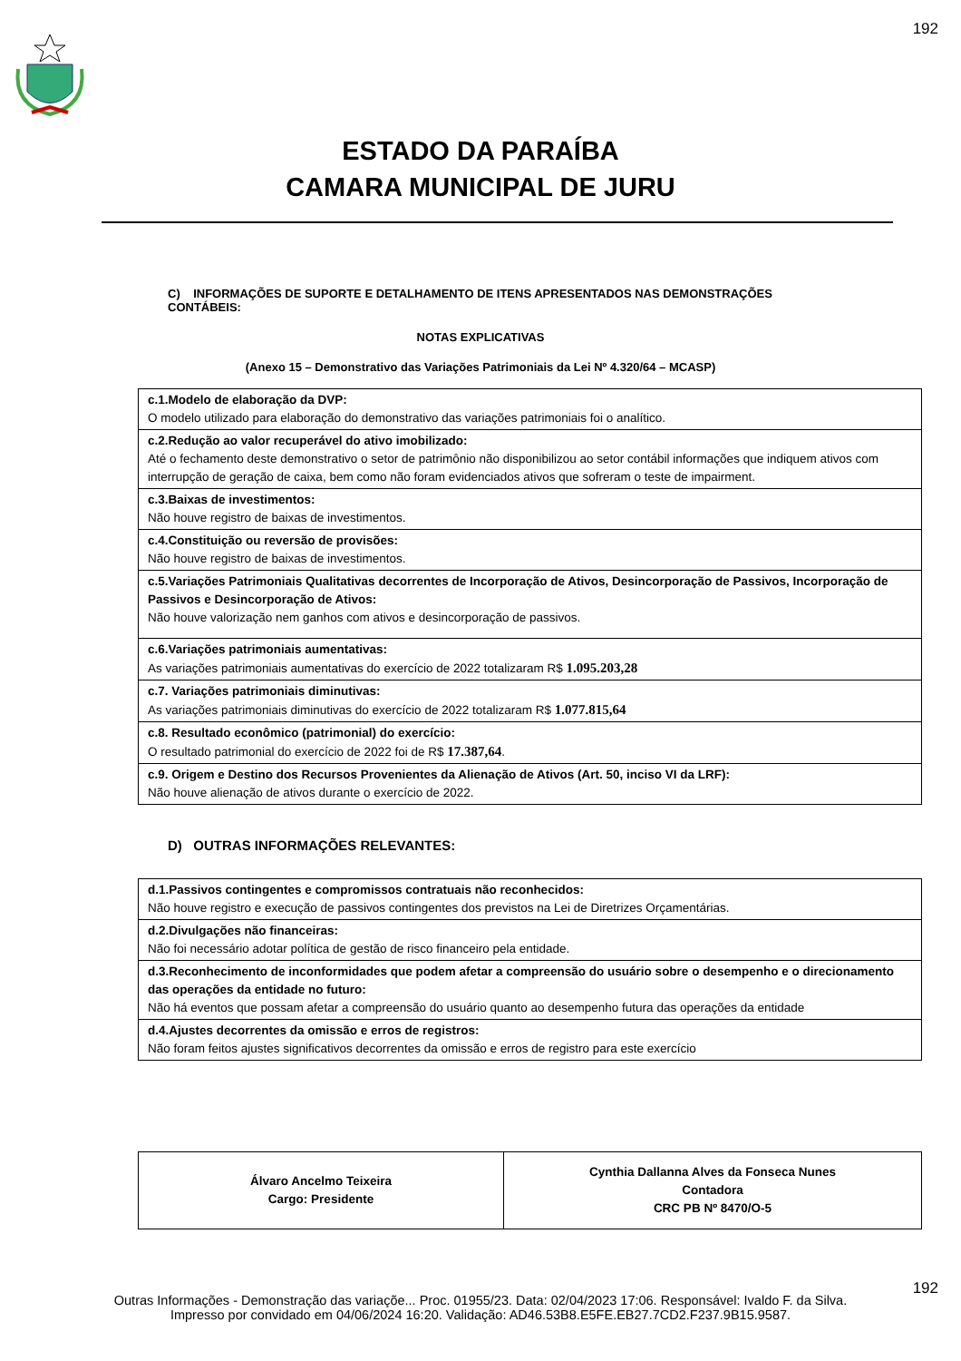192
ESTADO DA PARAÍBA
CAMARA MUNICIPAL DE JURU
C) INFORMAÇÕES DE SUPORTE E DETALHAMENTO DE ITENS APRESENTADOS NAS DEMONSTRAÇÕES CONTÁBEIS:
NOTAS EXPLICATIVAS
(Anexo 15 – Demonstrativo das Variações Patrimoniais da Lei Nº 4.320/64 – MCASP)
| c.1.Modelo de elaboração da DVP: O modelo utilizado para elaboração do demonstrativo das variações patrimoniais foi o analítico. |
| c.2.Redução ao valor recuperável do ativo imobilizado: Até o fechamento deste demonstrativo o setor de patrimônio não disponibilizou ao setor contábil informações que indiquem ativos com interrupção de geração de caixa, bem como não foram evidenciados ativos que sofreram o teste de impairment. |
| c.3.Baixas de investimentos: Não houve registro de baixas de investimentos. |
| c.4.Constituição ou reversão de provisões: Não houve registro de baixas de investimentos. |
| c.5.Variações Patrimoniais Qualitativas decorrentes de Incorporação de Ativos, Desincorporação de Passivos, Incorporação de Passivos e Desincorporação de Ativos: Não houve valorização nem ganhos com ativos e desincorporação de passivos. |
| c.6.Variações patrimoniais aumentativas: As variações patrimoniais aumentativas do exercício de 2022 totalizaram R$ 1.095.203,28 |
| c.7. Variações patrimoniais diminutivas: As variações patrimoniais diminutivas do exercício de 2022 totalizaram R$ 1.077.815,64 |
| c.8. Resultado econômico (patrimonial) do exercício: O resultado patrimonial do exercício de 2022 foi de R$ 17.387,64 . |
| c.9. Origem e Destino dos Recursos Provenientes da Alienação de Ativos (Art. 50, inciso VI da LRF): Não houve alienação de ativos durante o exercício de 2022. |
D) OUTRAS INFORMAÇÕES RELEVANTES:
| d.1.Passivos contingentes e compromissos contratuais não reconhecidos: Não houve registro e execução de passivos contingentes dos previstos na Lei de Diretrizes Orçamentárias. |
| d.2.Divulgações não financeiras: Não foi necessário adotar política de gestão de risco financeiro pela entidade. |
| d.3.Reconhecimento de inconformidades que podem afetar a compreensão do usuário sobre o desempenho e o direcionamento das operações da entidade no futuro: Não há eventos que possam afetar a compreensão do usuário quanto ao desempenho futura das operações da entidade |
| d.4.Ajustes decorrentes da omissão e erros de registros: Não foram feitos ajustes significativos decorrentes da omissão e erros de registro para este exercício |
| Álvaro Ancelmo Teixeira Cargo: Presidente | Cynthia Dallanna Alves da Fonseca Nunes Contadora CRC PB Nº 8470/O-5 |
192
Outras Informações - Demonstração das variaçõe... Proc. 01955/23. Data: 02/04/2023 17:06. Responsável: Ivaldo F. da Silva.
Impresso por convidado em 04/06/2024 16:20. Validação: AD46.53B8.E5FE.EB27.7CD2.F237.9B15.9587.